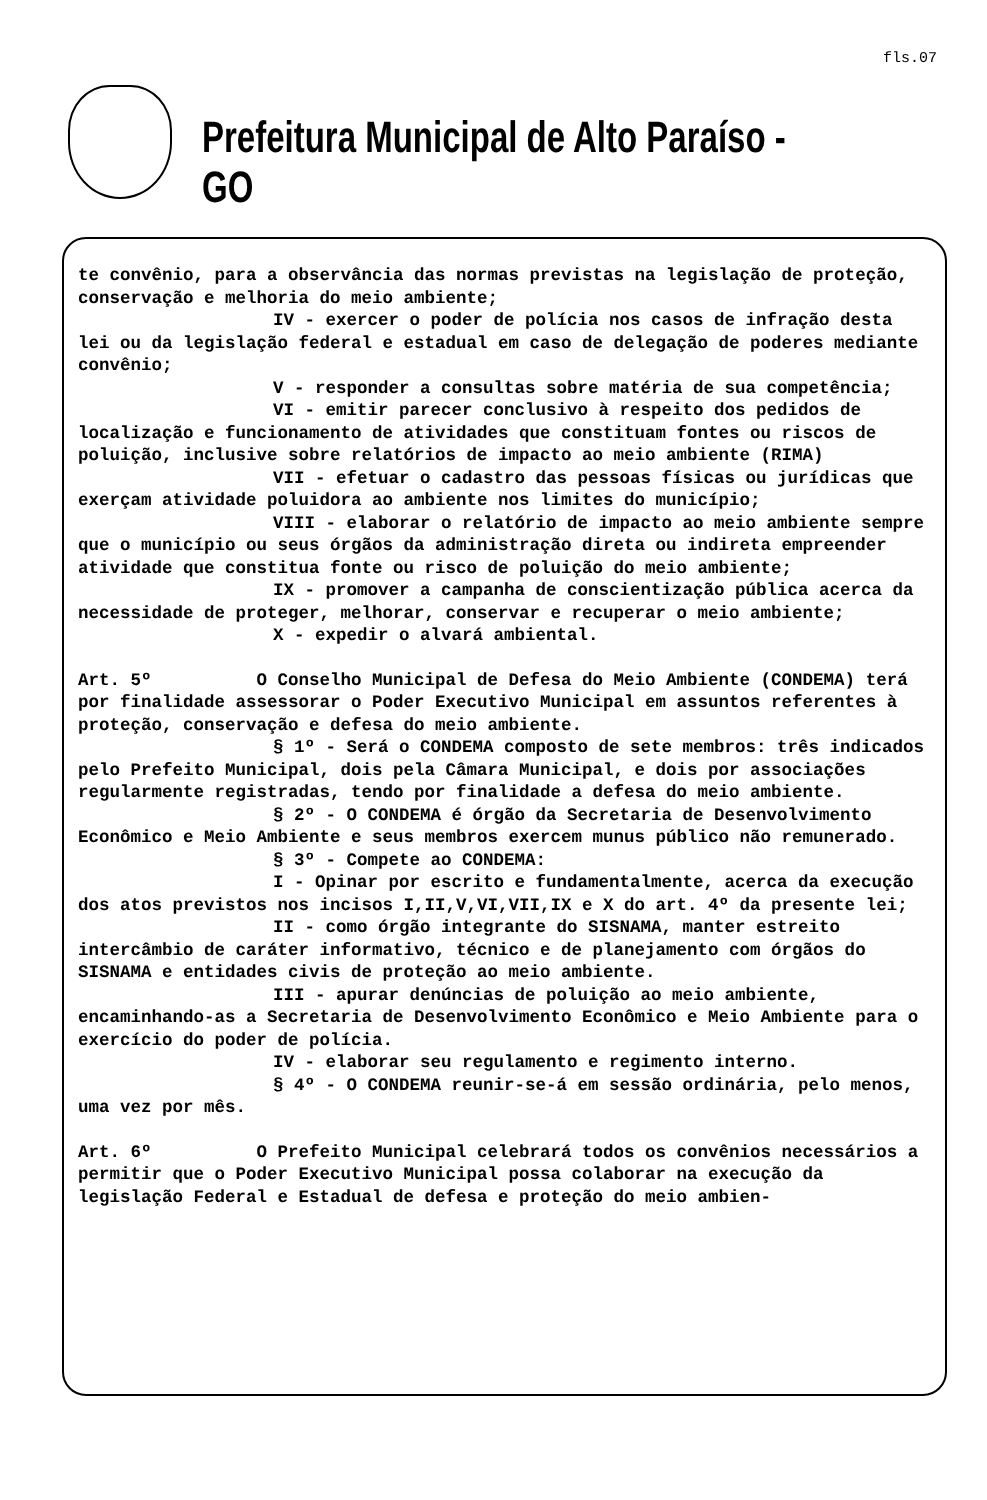fls.07
Prefeitura Municipal de Alto Paraíso - GO
te convênio, para a observância das normas previstas na legislação de proteção, conservação e melhoria do meio ambiente;
IV - exercer o poder de polícia nos casos de infração desta lei ou da legislação federal e estadual em caso de delegação de poderes mediante convênio;
V - responder a consultas sobre matéria de sua competência;
VI - emitir parecer conclusivo à respeito dos pedidos de localização e funcionamento de atividades que constituam fontes ou riscos de poluição, inclusive sobre relatórios de impacto ao meio ambiente (RIMA)
VII - efetuar o cadastro das pessoas físicas ou jurídicas que exerçam atividade poluidora ao ambiente nos limites do município;
VIII - elaborar o relatório de impacto ao meio ambiente sempre que o município ou seus órgãos da administração direta ou indireta empreender atividade que constitua fonte ou risco de poluição do meio ambiente;
IX - promover a campanha de conscientização pública acerca da necessidade de proteger, melhorar, conservar e recuperar o meio ambiente;
X - expedir o alvará ambiental.
Art. 5º O Conselho Municipal de Defesa do Meio Ambiente (CONDEMA) terá por finalidade assessorar o Poder Executivo Municipal em assuntos referentes à proteção, conservação e defesa do meio ambiente.
§ 1º - Será o CONDEMA composto de sete membros: três indicados pelo Prefeito Municipal, dois pela Câmara Municipal, e dois por associações regularmente registradas, tendo por finalidade a defesa do meio ambiente.
§ 2º - O CONDEMA é órgão da Secretaria de Desenvolvimento Econômico e Meio Ambiente e seus membros exercem munus público não remunerado.
§ 3º - Compete ao CONDEMA:
I - Opinar por escrito e fundamentalmente, acerca da execução dos atos previstos nos incisos I,II,V,VI,VII,IX e X do art. 4º da presente lei;
II - como órgão integrante do SISNAMA, manter estreito intercâmbio de caráter informativo, técnico e de planejamento com órgãos do SISNAMA e entidades civis de proteção ao meio ambiente.
III - apurar denúncias de poluição ao meio ambiente, encaminhando-as a Secretaria de Desenvolvimento Econômico e Meio Ambiente para o exercício do poder de polícia.
IV - elaborar seu regulamento e regimento interno.
§ 4º - O CONDEMA reunir-se-á em sessão ordinária, pelo menos, uma vez por mês.
Art. 6º O Prefeito Municipal celebrará todos os convênios necessários a permitir que o Poder Executivo Municipal possa colaborar na execução da legislação Federal e Estadual de defesa e proteção do meio ambien-